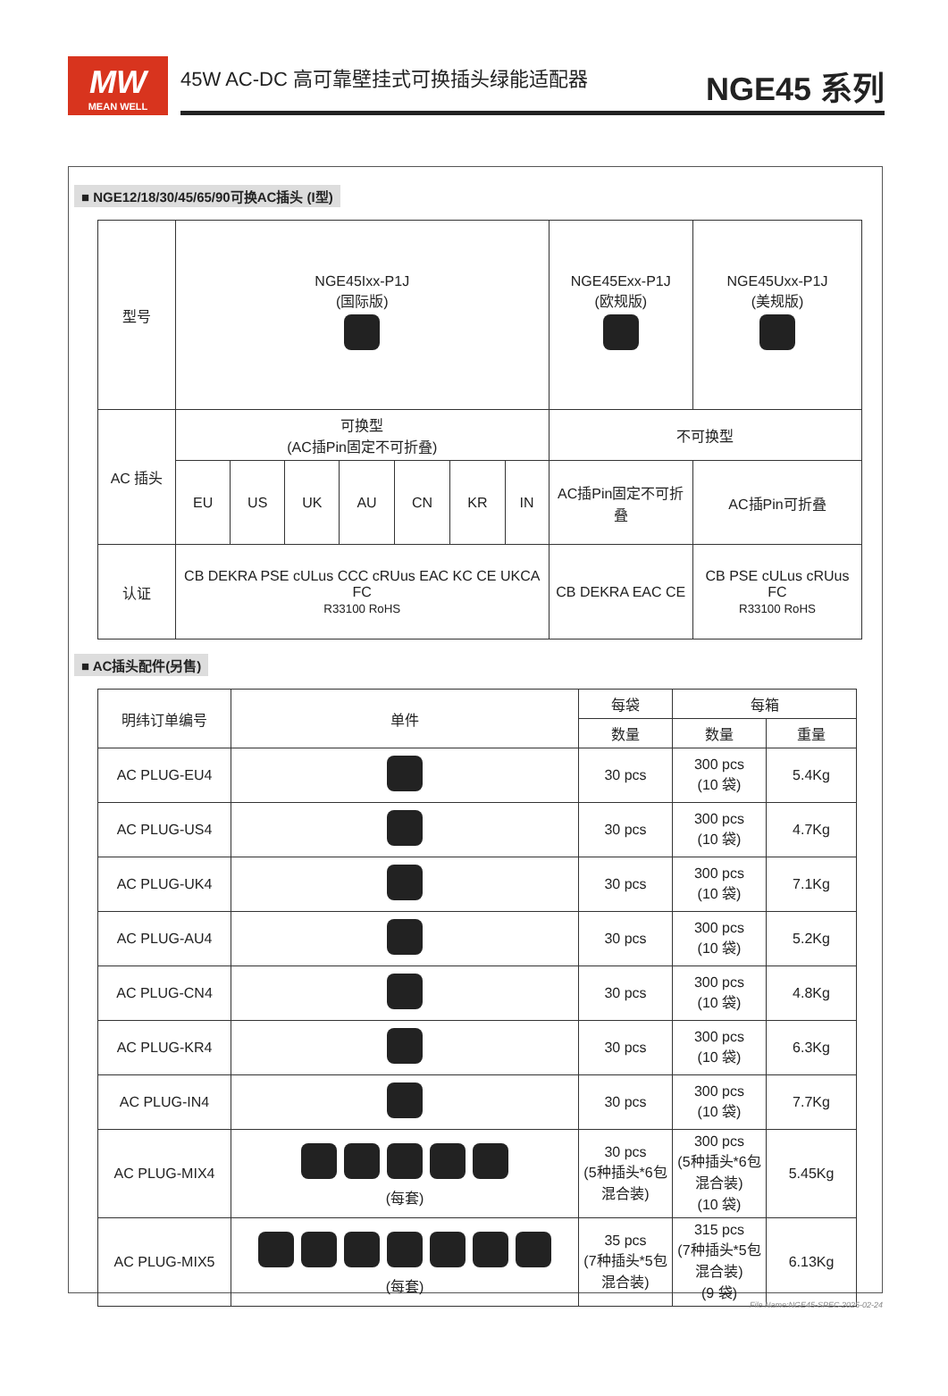MW
MEAN WELL
45W AC-DC 高可靠壁挂式可换插头绿能适配器 NGE45 系列
■ NGE12/18/30/45/65/90可换AC插头 (I型)
| 型号 | NGE45Ixx-P1J (国际版) | | | | | | | NGE45Exx-P1J (欧规版) | NGE45Uxx-P1J (美规版) |
| AC 插头 | 可换型 (AC插Pin固定不可折叠) | | | | | | | 不可换型 | |
| | EU | US | UK | AU | CN | KR | IN | AC插Pin固定不可折叠 | AC插Pin可折叠 |
| 认证 | CB DEKRA PSE cULus CCC cRUus EAC KC CE UKCA FC R33100 RoHS | | | | | | | CB DEKRA EAC CE | CB PSE cULus cRUus FC R33100 RoHS |
■ AC插头配件(另售)
| 明纬订单编号 | 单件 | 每袋 | 每箱 | |
| --- | --- | --- | --- | --- |
| | | 数量 | 数量 | 重量 |
| AC PLUG-EU4 | | 30 pcs | 300 pcs (10 袋) | 5.4Kg |
| AC PLUG-US4 | | 30 pcs | 300 pcs (10 袋) | 4.7Kg |
| AC PLUG-UK4 | | 30 pcs | 300 pcs (10 袋) | 7.1Kg |
| AC PLUG-AU4 | | 30 pcs | 300 pcs (10 袋) | 5.2Kg |
| AC PLUG-CN4 | | 30 pcs | 300 pcs (10 袋) | 4.8Kg |
| AC PLUG-KR4 | | 30 pcs | 300 pcs (10 袋) | 6.3Kg |
| AC PLUG-IN4 | | 30 pcs | 300 pcs (10 袋) | 7.7Kg |
| AC PLUG-MIX4 | (每套) | 30 pcs (5种插头*6包混合装) | 300 pcs (5种插头*6包混合装) (10 袋) | 5.45Kg |
| AC PLUG-MIX5 | (每套) | 35 pcs (7种插头*5包混合装) | 315 pcs (7种插头*5包混合装) (9 袋) | 6.13Kg |
File Name:NGE45-SPEC 2025-02-24